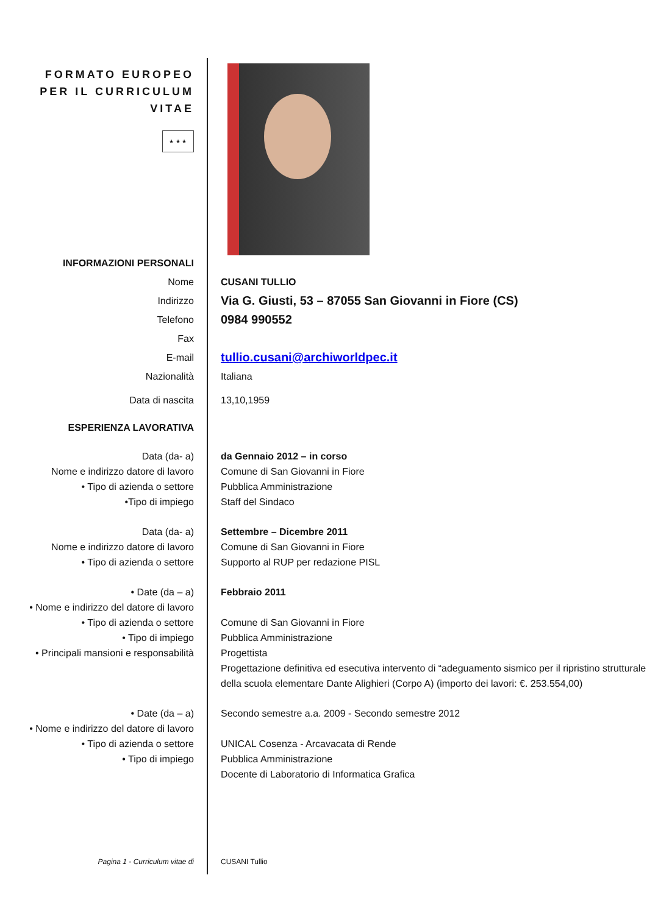FORMATO EUROPEO
PER IL CURRICULUM
VITAE
★ ★ ★
INFORMAZIONI PERSONALI
Nome CUSANI TULLIO
Indirizzo
Via G. Giusti, 53 – 87055 San Giovanni in Fiore (CS)
Telefono
0984 990552
Fax
E-mail
tullio.cusani@archiworldpec.it
Nazionalità Italiana
Data di nascita 13,10,1959
ESPERIENZA LAVORATIVA
Data (da- a)
Nome e indirizzo datore di lavoro
• Tipo di azienda o settore
•Tipo di impiego
da Gennaio 2012 – in corso
Comune di San Giovanni in Fiore
Pubblica Amministrazione
Staff del Sindaco
Data (da- a)
Nome e indirizzo datore di lavoro
• Tipo di azienda o settore
Settembre – Dicembre 2011
Comune di San Giovanni in Fiore
Supporto al RUP per redazione PISL
• Date (da – a)
• Nome e indirizzo del datore di lavoro
• Tipo di azienda o settore
• Tipo di impiego
• Principali mansioni e responsabilità
Febbraio 2011
Comune di San Giovanni in Fiore
Pubblica Amministrazione
Progettista
Progettazione definitiva ed esecutiva intervento di “adeguamento sismico per il ripristino strutturale della scuola elementare Dante Alighieri (Corpo A) (importo dei lavori: €. 253.554,00)
• Date (da – a)
• Nome e indirizzo del datore di lavoro
• Tipo di azienda o settore
• Tipo di impiego
Secondo semestre a.a. 2009 - Secondo semestre 2012
UNICAL Cosenza - Arcavacata di Rende
Pubblica Amministrazione
Docente di Laboratorio di Informatica Grafica
Pagina 1 - Curriculum vitae di CUSANI Tullio